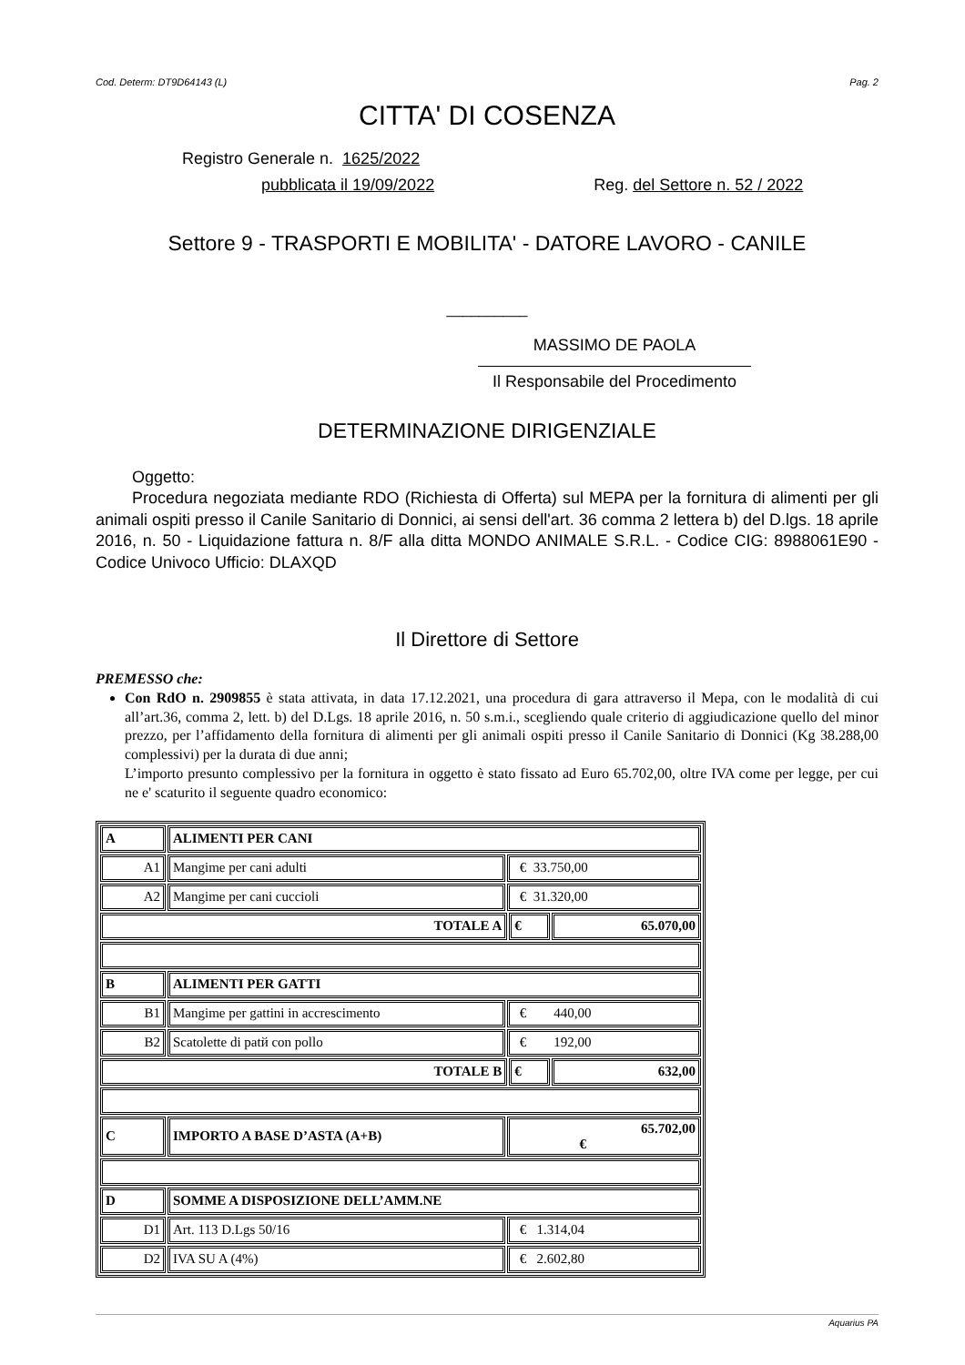Cod. Determ: DT9D64143 (L) Pag. 2
CITTA' DI COSENZA
Registro Generale n. 1625/2022
pubblicata il 19/09/2022 Reg. del Settore n. 52 / 2022
Settore 9 - TRASPORTI E MOBILITA' - DATORE LAVORO - CANILE
__________
MASSIMO DE PAOLA
Il Responsabile del Procedimento
DETERMINAZIONE DIRIGENZIALE
Oggetto:
Procedura negoziata mediante RDO (Richiesta di Offerta) sul MEPA per la fornitura di alimenti per gli animali ospiti presso il Canile Sanitario di Donnici, ai sensi dell'art. 36 comma 2 lettera b) del D.lgs. 18 aprile 2016, n. 50 - Liquidazione fattura n. 8/F alla ditta MONDO ANIMALE S.R.L. - Codice CIG: 8988061E90 - Codice Univoco Ufficio: DLAXQD
Il Direttore di Settore
PREMESSO che:
Con RdO n. 2909855 è stata attivata, in data 17.12.2021, una procedura di gara attraverso il Mepa, con le modalità di cui all’art.36, comma 2, lett. b) del D.Lgs. 18 aprile 2016, n. 50 s.m.i., scegliendo quale criterio di aggiudicazione quello del minor prezzo, per l’affidamento della fornitura di alimenti per gli animali ospiti presso il Canile Sanitario di Donnici (Kg 38.288,00 complessivi) per la durata di due anni;
L’importo presunto complessivo per la fornitura in oggetto è stato fissato ad Euro 65.702,00, oltre IVA come per legge, per cui ne e' scaturito il seguente quadro economico:
| A | ALIMENTI PER CANI | | | |
| A1 | Mangime per cani adulti | € 33.750,00 | | |
| A2 | Mangime per cani cuccioli | € 31.320,00 | | |
| TOTALE A | | | € | 65.070,00 |
| B | ALIMENTI PER GATTI | | | |
| B1 | Mangime per gattini in accrescimento | € 440,00 | | |
| B2 | Scatolette di patй con pollo | € 192,00 | | |
| TOTALE B | | | € | 632,00 |
| C | IMPORTO A BASE D’ASTA (A+B) | 65.702,00 € | | |
| D | SOMME A DISPOSIZIONE DELL’AMM.NE | | | |
| D1 | Art. 113 D.Lgs 50/16 | € 1.314,04 | | |
| D2 | IVA SU A (4%) | € 2.602,80 | | |
Aquarius PA